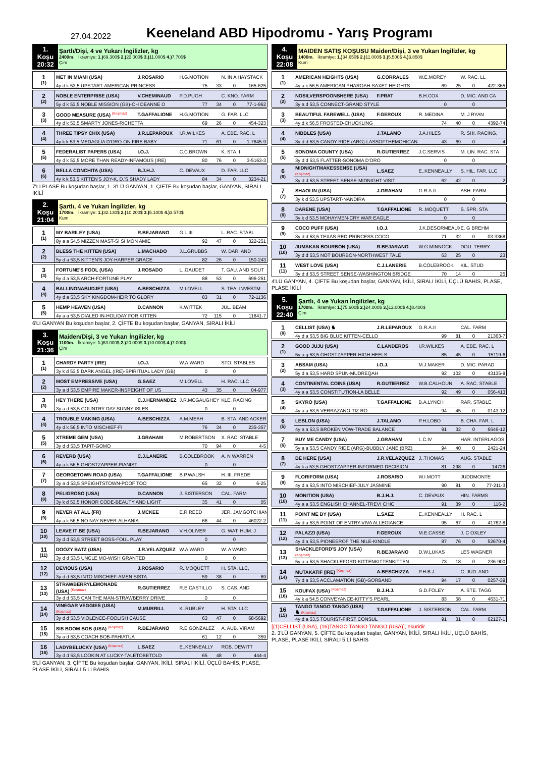27.04.2022
Keeneland ABD Hipodromu - Yarış Programı
| 1. Koşu 20:32 | Şartlı/Dişi, 4 ve Yukarı İngilizler, kg 2400m. İkramiye: 1.) 69.300$ 2.) 22.000$ 3.) 11.000$ 4.) 7.700$ Çim |
| 1 (1) | MET IN MIAMI (USA) | J.ROSARIO | H.G.MOTION | N. IN A HAYSTACK |
| | 4y d k 53,5 UPSTART-AMERICAN PRINCESS | | 75 33 0 165-625 | |
| 2 (2) | NOBLE ENTERPRISE (USA) | V.CHEMINAUD | P.D.PUGH | C. KNO. FARM |
| | 5y d k 53,5 NOBLE MISSION (GB)-OH DEANNE O | | 77 34 0 77-1-962 | |
| 3 (3) | GOOD MEASURE (USA) <sup>(Koşmaz)</sup> | T.GAFFALIONE | H.G.MOTION | G. FAR. LLC |
| | 4y d k 53,5 SMARTY JONES-RICHETTA | | 69 26 0 454-323 | |
| 4 (4) | THREE TIPSY CHIX (USA) | J.R.LEPAROUX | I.R.WILKES | A. EBE. RAC. L |
| | 4y k k 53,5 MEDAGLIA D'ORO-ON FIRE BABY | | 71 61 0 1-7845-9 | |
| 5 (5) | FEDERALIST PAPERS (USA) | I.O.J. | C.C.BROWN | K. STA. I |
| | 4y d k 53,5 MORE THAN READY-INFAMOUS (IRE) | | 80 76 0 3-5163-3 | |
| 6 (6) | BELLA CONCHITA (USA) | B.J.H.J. | C..DEVAUX | D. FAR. LLC |
| | 4y k k 53,5 KITTEN'S JOY-K. D.'S SHADY LADY | | 84 34 0 3234-21 | |
7'Lİ PLASE Bu koşudan başlar, 1. 3'LÜ GANYAN, 1. ÇİFTE Bu koşudan başlar, GANYAN, SIRALI İKİLİ
| 2. Koşu 21:04 | Şartlı, 4 ve Yukarı İngilizler, kg 1700m. İkramiye: 1.) 32.130$ 2.) 10.200$ 3.) 5.100$ 4.) 3.570$ Kum |
| 1 (1) | MY BARILEY (USA) | R.BEJARANO | G.L.III | L. RAC. STABL |
| | 8y a a 54,5 MIZZEN MAST-SI SI MON AMIE | | 92 47 0 322-251 | |
| 2 (2) | BLESS THE KITTEN (USA) | L.MACHADO | J.L.GRUBBS | W. DAR. AND |
| | 5y d a 53,5 KITTEN'S JOY-HARPER GRACE | | 82 26 0 150-243 | |
| 3 (3) | FORTUNE'S FOOL (USA) | J.ROSADO | L..GAUDET | T. GAU. AND SOUT |
| | 6y d a 53,5 ARCH-FORTUNE PLAY | | 88 53 0 696-251 | |
| 4 (4) | BALLINONABUDJET (USA) | A.BESCHIZZA | M.LOVELL | S. TEA. INVESTM |
| | 4y d a 53,5 SKY KINGDOM-HEIR TO GLORY | | 83 31 0 72-1136 | |
| 5 (5) | HEMP HEAVEN (USA) | D.CANNON | K.WITTEK | JUL. BEAM |
| | 4y a a 53,5 DIALED IN-HOLIDAY FOR KITTEN | | 72 115 0 11841-7 | |
6'LI GANYAN Bu koşudan başlar, 2. ÇİFTE Bu koşudan başlar, GANYAN, SIRALI İKİLİ
| 3. Koşu 21:36 | Maiden/Dişi, 3 ve Yukarı İngilizler, kg 1100m. İkramiye: 1.) 63.000$ 2.) 20.000$ 3.) 10.000$ 4.) 7.000$ Çim |
| 1 (1) | CHARDY PARTY (IRE) | I.O.J. | W.A.WARD | STO. STABLES |
| | 3y k d 53,5 DARK ANGEL (IRE)-SPIRITUAL LADY (GB) | | 0 0 | |
| 2 (2) | MOST EMPRESSIVE (USA) | G.SAEZ | M.LOVELL | H. RAC. LLC |
| | 3y a d 53,5 EMPIRE MAKER-INSPEIGHT OF US | | 43 35 0 04-977 | |
| 3 (3) | HEY THERE (USA) | C.J.HERNANDEZ | J.R.MCGAUGHEY | KLE. RACING |
| | 3y a d 53,5 COUNTRY DAY-SUNNY ISLES | | 0 0 | |
| 4 (4) | TROUBLE MAKING (USA) | A.BESCHIZZA | A.M.MEAH | B. STA. AND ACKER |
| | 4y d k 56,5 INTO MISCHIEF-FI | | 76 34 0 235-357 | |
| 5 (5) | XTREME GEM (USA) | J.GRAHAM | M.ROBERTSON | X. RAC. STABLE |
| | 3y d d 53,5 TAPIT-GOMO | | 70 94 0 4-5 | |
| 6 (6) | REVERB (USA) | C.J.LANERIE | B.COLEBROOK | A. N WARREN |
| | 4y a k 56,5 GHOSTZAPPER-PIANIST | | 0 0 | |
| 7 (7) | GEORGETOWN ROAD (USA) | T.GAFFALIONE | B.P.WALSH | H. III. FREDE |
| | 3y a d 53,5 SPEIGHTSTOWN-POOF TOO | | 65 32 0 6-25 | |
| 8 (8) | PELIGROSO (USA) | D.CANNON | J..SISTERSON | CAL. FARM |
| | 3y k d 53,5 HONOR CODE-BEAUTY AND LIGHT | | 35 41 0 05 | |
| 9 (9) | NEVER AT ALL (FR) | J.MCKEE | E.R.REED | JER. JAMGOTCHIAN |
| | 4y a k 56,5 NO NAY NEVER-ALHANIA | | 66 44 0 46022-2 | |
| 10 (10) | LEAVE IT BE (USA) | R.BEJARANO | V.H.OLIVER | G. WAT. HUM. J |
| | 3y d d 53,5 STREET BOSS-FOUL PLAY | | 0 0 | |
| 11 (11) | DOOZY BATZ (USA) | J.R.VELAZQUEZ | W.A.WARD | W. A WARD |
| | 3y d d 53,5 UNCLE MO-WISH GRANTED | | 0 0 | |
| 12 (12) | DEVIOUS (USA) | J.ROSARIO | R..MOQUETT | H. STA. LLC, |
| | 3y d d 53,5 INTO MISCHIEF-AMEN SISTA | | 59 38 0 69 | |
| 13 (13) | STRAWBERRYLEMONADE (USA) <sup>(Koşmaz)</sup> | R.GUTIERREZ | R.E.CASTILLO | S. CAS. AND |
| | 3y d d 53,5 CAN THE MAN-STRAWBERRY DRIVE | | 0 0 | |
| 14 (14) | VINEGAR VEGGIES (USA) (Koşmaz) | M.MURRILL | K..RUBLEY | H. STA. LLC |
| | 3y d d 53,5 VIOLENCE-FOOLISH CAUSE | | 63 47 0 68-5692 | |
| 15 (15) | SIS BOOM BOB (USA) <sup>(Koşmaz)</sup> | R.BEJARANO | R.E.GONZALEZ | A. AUB. VIRAM |
| | 3y a d 53,5 COACH BOB-PAHIATUA | | 61 12 0 359 | |
| 16 (16) | LADYBELUCKY (USA) <sup>(Koşmaz)</sup> | L.SAEZ | E..KENNEALLY | ROB. DEWITT |
| | 3y d d 53,5 LOOKIN AT LUCKY-TALETOBETOLD | | 65 48 0 444-4 | |
5'Lİ GANYAN, 3. ÇİFTE Bu koşudan başlar, GANYAN, İKİLİ, SIRALI İKİLİ, ÜÇLÜ BAHİS, PLASE, PLASE İKİLİ, SIRALI 5 Lİ BAHİS
| 4. Koşu 22:08 | MAIDEN SATIŞ KOŞUSU Maiden/Dişi, 3 ve Yukarı İngilizler, kg 1400m. İkramiye: 1.) 34.650$ 2.) 11.000$ 3.) 5.500$ 4.) 3.850$ Kum |
| 1 (1) | AMERICAN HEIGHTS (USA) | G.CORRALES | W.E.MOREY | W. RAC. LL |
| | 4y a k 56,5 AMERICAN PHAROAH-SAXET HEIGHTS | | 69 25 0 422-365 | |
| 2 (2) | NOSILVERSPOONSHERE (USA) | F.PRAT | B.H.COX | D. MIC. AND CA |
| | 3y a d 53,5 CONNECT-GRAND STYLE | | 0 0 | |
| 3 (3) | BEAUTIFUL FAREWELL (USA) | F.GEROUX | R..MEDINA | M. J RYAN |
| | 4y d k 56,5 FROSTED-CHUCKLING | | 74 40 0 4392-74 | |
| 4 (4) | NIBBLES (USA) | J.TALAMO | J.A.HILES | R. SHI. RACING, |
| | 3y d d 53,5 CANDY RIDE (ARG)-LASSOFTHEMOHICANS | | 43 69 0 4 | |
| 5 (5) | SONOMA COUNTY (USA) | R.GUTIERREZ | J.C.SERVIS | M. LIN. RAC. STA |
| | 3y d d 53,5 FLATTER-SONOMA D'ORO | | 0 0 | |
| 6 (6) | MIDNIGHTMAKESSENSE (USA) (Koşmaz) | L.SAEZ | E..KENNEALLY | S. HIL. FAR. LLC |
| | 3y d d 53,5 STREET SENSE-MIDNIGHT VISIT | | 62 42 0 2 | |
| 7 (7) | SHAOLIN (USA) | J.GRAHAM | G.R.A.II | ASH. FARM |
| | 3y k d 53,5 UPSTART-NANDIRA | | 0 0 | |
| 8 (8) | DARENE (USA) | T.GAFFALIONE | R..MOQUETT | S. SPR. STA |
| | 3y k d 53,5 MOHAYMEN-CRY WAR EAGLE | | 0 0 | |
| 9 (9) | COCO PUFF (USA) | I.O.J. | J.K.DESORMEAUX | E. G BREHM |
| | 3y d d 53,5 TEXAS RED-PRINCESS COCO | | 71 32 0 03-3368 | |
| 10 (10) | JUMAKAN BOURBON (USA) | R.BEJARANO | W.G.MINNOCK | DOU. TERRY |
| | 3y d d 53,5 NOT BOURBON-NORTHWEST TALE | | 63 25 0 23 | |
| 11 (11) | WEST LOVE (USA) | C.J.LANERIE | B.COLEBROOK | KIL. STUD |
| | 3y d d 53,5 STREET SENSE-WASHINGTON BRIDGE | | 70 14 0 25 | |
4'LÜ GANYAN, 4. ÇİFTE Bu koşudan başlar, GANYAN, İKİLİ, SIRALI İKİLİ, ÜÇLÜ BAHİS, PLASE, PLASE İKİLİ
| 5. Koşu 22:40 | Şartlı, 4 ve Yukarı İngilizler, kg 1700m. İkramiye: 1.) 75.600$ 2.) 24.000$ 3.) 12.000$ 4.) 8.400$ Çim |
| 1 (8) | CELLIST (USA) ♞ | J.R.LEPAROUX | G.R.A.II | CAL. FARM |
| | 4y d a 53,5 BIG BLUE KITTEN-CELLO | | 99 81 0 21363-7 | |
| 2 (1) | GOOD JUJU (USA) | C.LANDEROS | I.R.WILKES | A. EBE. RAC. L |
| | 5y a g 53,5 GHOSTZAPPER-HIGH HEELS | | 85 45 0 15119-6 | |
| 3 (2) | ABSAM (USA) | I.O.J. | M.J.MAKER | D. MIC. PARAD |
| | 5y d a 53,5 HARD SPUN-MUDREQAH | | 92 102 0 43135-9 | |
| 4 (3) | CONTINENTAL COINS (USA) | R.GUTIERREZ | W.B.CALHOUN | A. RAC. STABLE |
| | 4y a a 53,5 CONSTITUTION-LA BELLE | | 92 49 0 056-413 | |
| 5 (4) | SKYRO (USA) | T.GAFFALIONE | B.A.LYNCH | RAR. STABLE |
| | 4y a a 53,5 VERRAZANO-TIZ RO | | 94 45 0 0143-12 | |
| 6 (5) | LEBLON (USA) | J.TALAMO | P.H.LOBO | B. CHA. FAR. L |
| | 4y a a 53,5 BROKEN VOW-TRADE BALANCE | | 91 32 0 6646-12 | |
| 7 (6) | BUY ME CANDY (USA) | J.GRAHAM | I..C.IV | HAR. INTERLAGOS |
| | 5y a a 53,5 CANDY RIDE (ARG)-BUBBLY JANE (BRZ) | | 94 40 0 2421-24 | |
| 8 (7) | BE HERE (USA) | J.R.VELAZQUEZ | J..THOMAS | AUG. STABLE |
| | 4y k a 53,5 GHOSTZAPPER-INFORMED DECISION | | 81 298 0 14726 | |
| 9 (9) | FLORIFORM (USA) | J.ROSARIO | W.I.MOTT | JUDDMONTE |
| | 4y d a 53,5 INTO MISCHIEF-JULY JASMINE | | 90 81 0 77-211-3 | |
| 10 (10) | MONITION (USA) | B.J.H.J. | C..DEVAUX | HIN. FARMS |
| | 4y a a 53,5 ENGLISH CHANNEL-TREVI CHIC | | 91 39 0 116-2 | |
| 11 (11) | POINT ME BY (USA) | L.SAEZ | E..KENNEALLY | H. RAC. L |
| | 4y d a 53,5 POINT OF ENTRY-VIVA ALLEGIANCE | | 95 67 0 41762-8 | |
| 12 (12) | PALAZZI (USA) | F.GEROUX | M.E.CASSE | J. C OXLEY |
| | 4y d a 53,5 PIONEEROF THE NILE-KINDLE | | 87 76 0 52670-4 | |
| 13 (13) | SHACKLEFORD'S JOY (USA) (Koşmaz) | R.BEJARANO | D.W.LUKAS | LES WAGNER |
| | 5y a a 53,5 SHACKLEFORD-KITTENKITTENKITTEN | | 73 18 0 236-900 | |
| 14 (14) | MUTAKATIF (IRE) <sup>(Koşmaz)</sup> | A.BESCHIZZA | P.H.B.J. | C. JUD. AND |
| | 7y d a 53,5 ACCLAMATION (GB)-GORBAND | | 94 17 0 0257-39 | |
| 15 (16) | KOUFAX (USA) <sup>(Koşmaz)</sup> | B.J.H.J. | G.D.FOLEY | A. STE. TAGG |
| | 4y k a 54,5 CONVEYANCE-KITTY'S PEARL | | 83 58 0 4631-71 | |
| 16 (15) | TANGO TANGO TANGO (USA) ♞ (Koşmaz) | T.GAFFALIONE | J..SISTERSON | CAL. FARM |
| | 4y d a 53,5 TOURIST-FIRST CONSUL | | 91 31 0 62127-1 | |
[(1)CELLIST (USA), (16)TANGO TANGO TANGO (USA)], ekuridir.
2. 3'LÜ GANYAN, 5. ÇİFTE Bu koşudan başlar, GANYAN, İKİLİ, SIRALI İKİLİ, ÜÇLÜ BAHİS, PLASE, PLASE İKİLİ, SIRALI 5 Lİ BAHİS